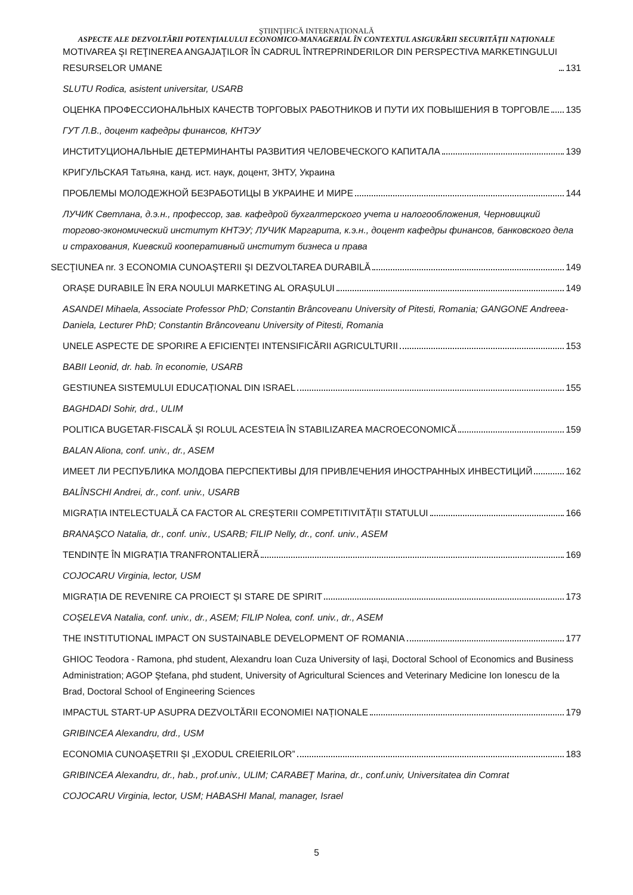ŞTIINŢIFICĂ INTERNAŢIONALĂ
ASPECTE ALE DEZVOLTĂRII POTENȚIALULUI ECONOMICO-MANAGERIAL ÎN CONTEXTUL ASIGURĂRII SECURITĂȚII NAȚIONALE
MOTIVAREA ŞI REŢINEREA ANGAJAŢILOR ÎN CADRUL ÎNTREPRINDERILOR DIN PERSPECTIVA MARKETINGULUI RESURSELOR UMANE 131
SLUTU Rodica, asistent universitar, USARB
ОЦЕНКА ПРОФЕССИОНАЛЬНЫХ КАЧЕСТВ ТОРГОВЫХ РАБОТНИКОВ И ПУТИ ИХ ПОВЫШЕНИЯ В ТОРГОВЛЕ 135
ГУТ Л.В., доцент кафедры финансов, КНТЭУ
ИНСТИТУЦИОНАЛЬНЫЕ ДЕТЕРМИНАНТЫ РАЗВИТИЯ ЧЕЛОВЕЧЕСКОГО КАПИТАЛА 139
КРИГУЛЬСКАЯ Татьяна, канд. ист. наук, доцент, ЗНТУ, Украина
ПРОБЛЕМЫ МОЛОДЕЖНОЙ БЕЗРАБОТИЦЫ В УКРАИНЕ И МИРЕ 144
ЛУЧИК Светлана, д.э.н., профессор, зав. кафедрой бухгалтерского учета и налогообложения, Черновицкий торгово-экономический институт КНТЭУ; ЛУЧИК Маргарита, к.э.н., доцент кафедры финансов, банковского дела и страхования, Киевский кооперативный институт бизнеса и права
SECŢIUNEA nr. 3 ECONOMIA CUNOAŞTERII ŞI DEZVOLTAREA DURABILĂ 149
ORAȘE DURABILE ÎN ERA NOULUI MARKETING AL ORAȘULUI 149
ASANDEI Mihaela, Associate Professor PhD; Constantin Brâncoveanu University of Pitesti, Romania; GANGONE Andreea-Daniela, Lecturer PhD; Constantin Brâncoveanu University of Pitesti, Romania
UNELE ASPECTE DE SPORIRE A EFICIENȚEI INTENSIFICĂRII AGRICULTURII 153
BABII Leonid, dr. hab. în economie, USARB
GESTIUNEA SISTEMULUI EDUCAȚIONAL DIN ISRAEL 155
BAGHDADI Sohir, drd., ULIM
POLITICA BUGETAR-FISCALĂ ȘI ROLUL ACESTEIA ÎN STABILIZAREA MACROECONOMICĂ 159
BALAN Aliona, conf. univ., dr., ASEM
ИМЕЕТ ЛИ РЕСПУБЛИКА МОЛДОВА ПЕРСПЕКТИВЫ ДЛЯ ПРИВЛЕЧЕНИЯ ИНОСТРАННЫХ ИНВЕСТИЦИЙ 162
BALÎNSCHI Andrei, dr., conf. univ., USARB
MIGRAȚIA INTELECTUALĂ CA FACTOR AL CREȘTERII COMPETITIVITĂȚII STATULUI 166
BRANAŞCO Natalia, dr., conf. univ., USARB; FILIP Nelly, dr., conf. univ., ASEM
TENDINȚE ÎN MIGRAȚIA TRANFRONTALIERĂ 169
COJOCARU Virginia, lector, USM
MIGRAȚIA DE REVENIRE CA PROIECT ȘI STARE DE SPIRIT 173
COȘELEVA Natalia, conf. univ., dr., ASEM; FILIP Nolea, conf. univ., dr., ASEM
THE INSTITUTIONAL IMPACT ON SUSTAINABLE DEVELOPMENT OF ROMANIA 177
GHIOC Teodora - Ramona, phd student, Alexandru Ioan Cuza University of Iași, Doctoral School of Economics and Business Administration; AGOP Ştefana, phd student, University of Agricultural Sciences and Veterinary Medicine Ion Ionescu de la Brad, Doctoral School of Engineering Sciences
IMPACTUL START-UP ASUPRA DEZVOLTĂRII ECONOMIEI NAȚIONALE 179
GRIBINCEA Alexandru, drd., USM
ECONOMIA CUNOAȘETRII ȘI „EXODUL CREIERILOR” 183
GRIBINCEA Alexandru, dr., hab., prof.univ., ULIM; CARABEȚ Marina, dr., conf.univ, Universitatea din Comrat
COJOCARU Virginia, lector, USM; HABASHI Manal, manager, Israel
5